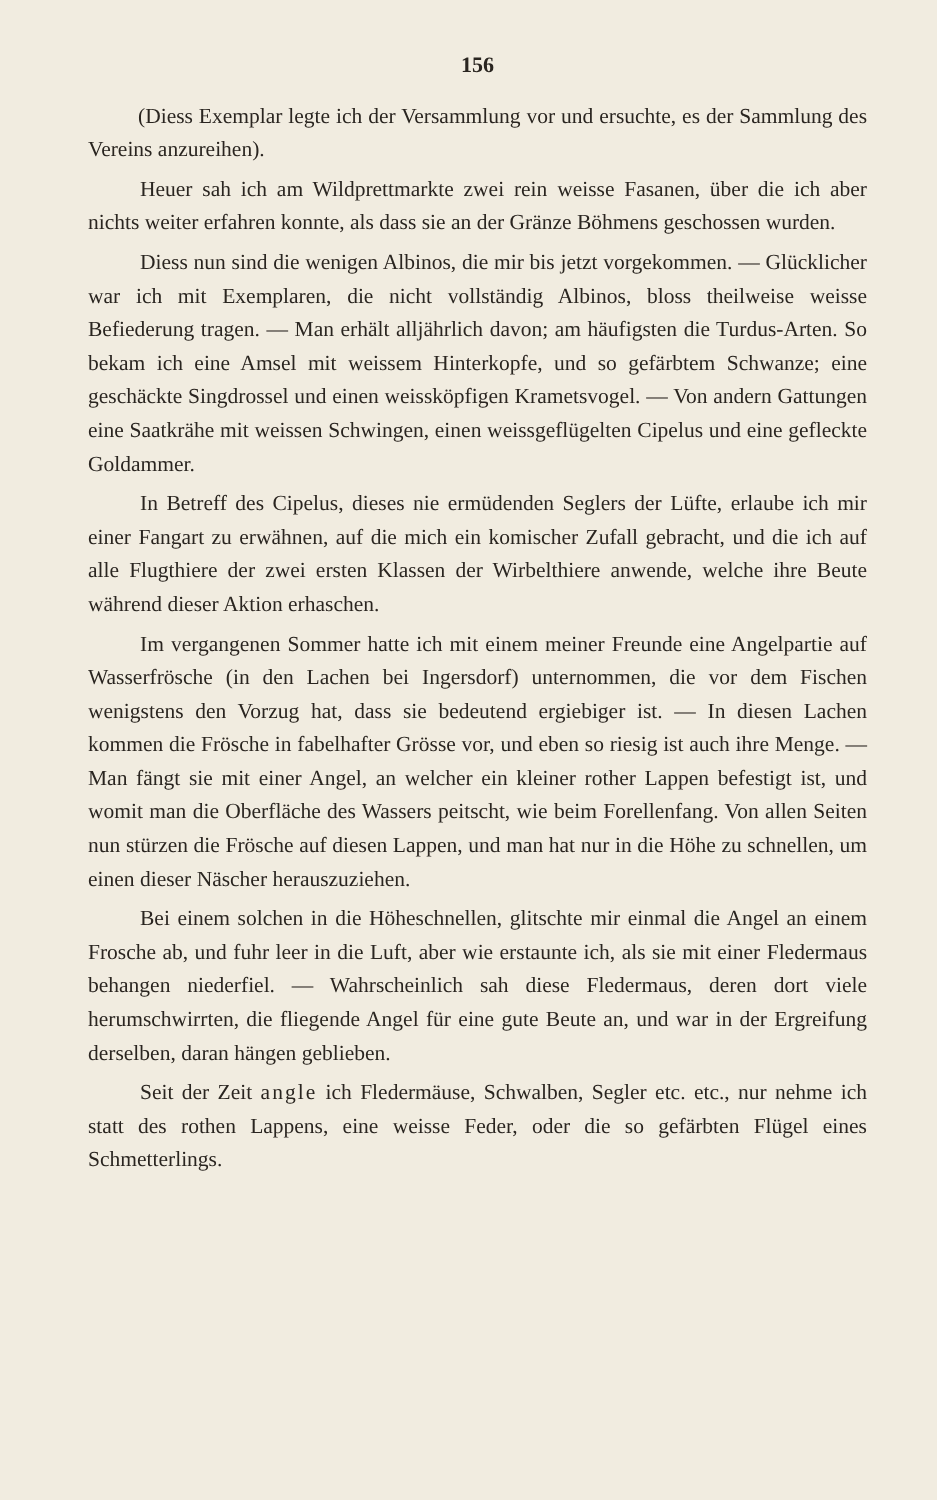156
(Diess Exemplar legte ich der Versammlung vor und ersuchte, es der Sammlung des Vereins anzureihen).
Heuer sah ich am Wildprettmarkte zwei rein weisse Fasanen, über die ich aber nichts weiter erfahren konnte, als dass sie an der Gränze Böhmens geschossen wurden.
Diess nun sind die wenigen Albinos, die mir bis jetzt vorgekommen. — Glücklicher war ich mit Exemplaren, die nicht vollständig Albinos, bloss theilweise weisse Befiederung tragen. — Man erhält alljährlich davon; am häufigsten die Turdus-Arten. So bekam ich eine Amsel mit weissem Hinterkopfe, und so gefärbtem Schwanze; eine geschäckte Singdrossel und einen weissköpfigen Krametsvogel. — Von andern Gattungen eine Saatkrähe mit weissen Schwingen, einen weissgeflügelten Cipelus und eine gefleckte Goldammer.
In Betreff des Cipelus, dieses nie ermüdenden Seglers der Lüfte, erlaube ich mir einer Fangart zu erwähnen, auf die mich ein komischer Zufall gebracht, und die ich auf alle Flugthiere der zwei ersten Klassen der Wirbelthiere anwende, welche ihre Beute während dieser Aktion erhaschen.
Im vergangenen Sommer hatte ich mit einem meiner Freunde eine Angelpartie auf Wasserfrösche (in den Lachen bei Ingersdorf) unternommen, die vor dem Fischen wenigstens den Vorzug hat, dass sie bedeutend ergiebiger ist. — In diesen Lachen kommen die Frösche in fabelhafter Grösse vor, und eben so riesig ist auch ihre Menge. — Man fängt sie mit einer Angel, an welcher ein kleiner rother Lappen befestigt ist, und womit man die Oberfläche des Wassers peitscht, wie beim Forellenfang. Von allen Seiten nun stürzen die Frösche auf diesen Lappen, und man hat nur in die Höhe zu schnellen, um einen dieser Näscher herauszuziehen.
Bei einem solchen in die Höheschnellen, glitschte mir einmal die Angel an einem Frosche ab, und fuhr leer in die Luft, aber wie erstaunte ich, als sie mit einer Fledermaus behangen niederfiel. — Wahrscheinlich sah diese Fledermaus, deren dort viele herumschwirrten, die fliegende Angel für eine gute Beute an, und war in der Ergreifung derselben, daran hängen geblieben.
Seit der Zeit angle ich Fledermäuse, Schwalben, Segler etc. etc., nur nehme ich statt des rothen Lappens, eine weisse Feder, oder die so gefärbten Flügel eines Schmetterlings.